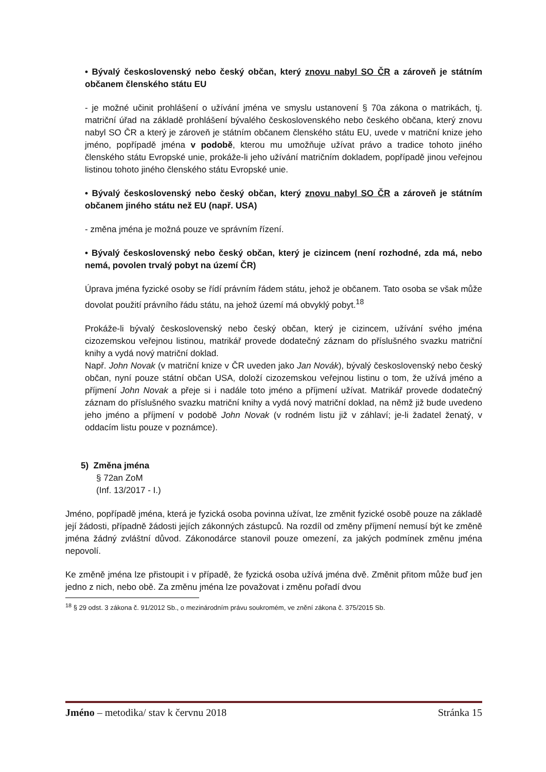• Bývalý československý nebo český občan, který znovu nabyl SO ČR a zároveň je státním občanem členského státu EU
- je možné učinit prohlášení o užívání jména ve smyslu ustanovení § 70a zákona o matrikách, tj. matriční úřad na základě prohlášení bývalého československého nebo českého občana, který znovu nabyl SO ČR a který je zároveň je státním občanem členského státu EU, uvede v matriční knize jeho jméno, popřípadě jména v podobě, kterou mu umožňuje užívat právo a tradice tohoto jiného členského státu Evropské unie, prokáže-li jeho užívání matričním dokladem, popřípadě jinou veřejnou listinou tohoto jiného členského státu Evropské unie.
• Bývalý československý nebo český občan, který znovu nabyl SO ČR a zároveň je státním občanem jiného státu než EU (např. USA)
- změna jména je možná pouze ve správním řízení.
• Bývalý československý nebo český občan, který je cizincem (není rozhodné, zda má, nebo nemá, povolen trvalý pobyt na území ČR)
Úprava jména fyzické osoby se řídí právním řádem státu, jehož je občanem. Tato osoba se však může dovolat použití právního řádu státu, na jehož území má obvyklý pobyt.<sup>18</sup>
Prokáže-li bývalý československý nebo český občan, který je cizincem, užívání svého jména cizozemskou veřejnou listinou, matrikář provede dodatečný záznam do příslušného svazku matriční knihy a vydá nový matriční doklad.
Např. John Novak (v matriční knize v ČR uveden jako Jan Novák), bývalý československý nebo český občan, nyní pouze státní občan USA, doloží cizozemskou veřejnou listinu o tom, že užívá jméno a příjmení John Novak a přeje si i nadále toto jméno a příjmení užívat. Matrikář provede dodatečný záznam do příslušného svazku matriční knihy a vydá nový matriční doklad, na němž již bude uvedeno jeho jméno a příjmení v podobě John Novak (v rodném listu již v záhlaví; je-li žadatel ženatý, v oddacím listu pouze v poznámce).
5) Změna jména
§ 72an ZoM
(Inf. 13/2017 - I.)
Jméno, popřípadě jména, která je fyzická osoba povinna užívat, lze změnit fyzické osobě pouze na základě její žádosti, případně žádosti jejích zákonných zástupců. Na rozdíl od změny příjmení nemusí být ke změně jména žádný zvláštní důvod. Zákonodárce stanovil pouze omezení, za jakých podmínek změnu jména nepovolí.
Ke změně jména lze přistoupit i v případě, že fyzická osoba užívá jména dvě. Změnit přitom může buď jen jedno z nich, nebo obě. Za změnu jména lze považovat i změnu pořadí dvou
<sup>18</sup> § 29 odst. 3 zákona č. 91/2012 Sb., o mezinárodním právu soukromém, ve znění zákona č. 375/2015 Sb.
Jméno – metodika/ stav k červnu 2018 Stránka 15